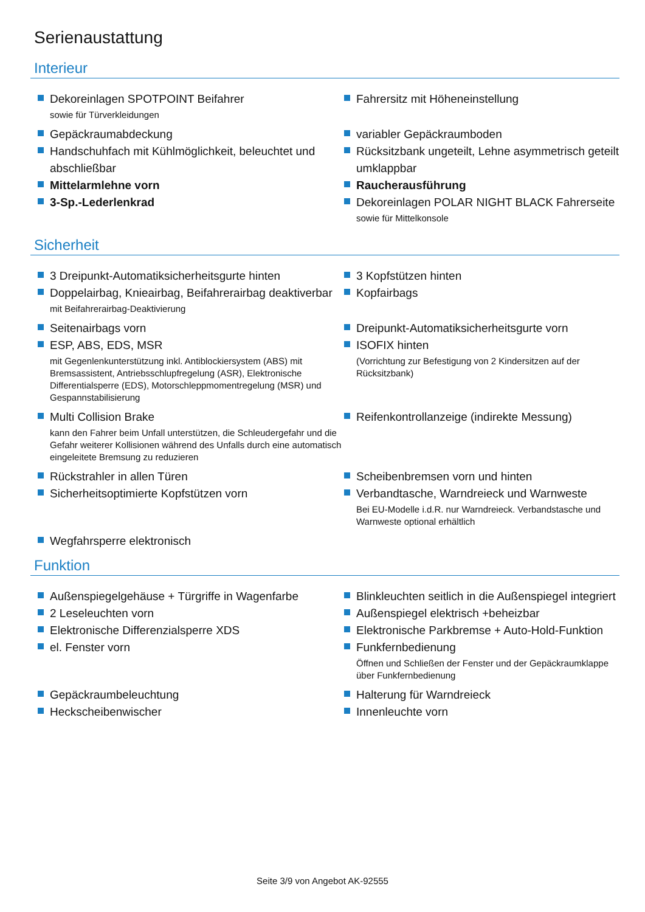Serienaustattung
Interieur
Dekoreinlagen SPOTPOINT Beifahrer
sowie für Türverkleidungen
Fahrersitz mit Höheneinstellung
Gepäckraumabdeckung
variabler Gepäckraumboden
Handschuhfach mit Kühlmöglichkeit, beleuchtet und abschließbar
Rücksitzbank ungeteilt, Lehne asymmetrisch geteilt umklappbar
Mittelarmlehne vorn
Raucherausführung
3-Sp.-Lederlenkrad
Dekoreinlagen POLAR NIGHT BLACK Fahrerseite
sowie für Mittelkonsole
Sicherheit
3 Dreipunkt-Automatiksicherheitsgurte hinten
3 Kopfstützen hinten
Doppelairbag, Knieairbag, Beifahrerairbag deaktiverbar
mit Beifahrerairbag-Deaktivierung
Kopfairbags
Seitenairbags vorn
Dreipunkt-Automatiksicherheitsgurte vorn
ESP, ABS, EDS, MSR
mit Gegenlenkunterstützung inkl. Antiblockiersystem (ABS) mit Bremsassistent, Antriebsschlupfregelung (ASR), Elektronische Differentialsperre (EDS), Motorschleppmomentregelung (MSR) und Gespannstabilisierung
ISOFIX hinten
(Vorrichtung zur Befestigung von 2 Kindersitzen auf der Rücksitzbank)
Multi Collision Brake
kann den Fahrer beim Unfall unterstützen, die Schleudergefahr und die Gefahr weiterer Kollisionen während des Unfalls durch eine automatisch eingeleitete Bremsung zu reduzieren
Reifenkontrollanzeige (indirekte Messung)
Rückstrahler in allen Türen
Scheibenbremsen vorn und hinten
Sicherheitsoptimierte Kopfstützen vorn
Verbandtasche, Warndreieck und Warnweste
Bei EU-Modelle i.d.R. nur Warndreieck. Verbandstasche und Warnweste optional erhältlich
Wegfahrsperre elektronisch
Funktion
Außenspiegelgehäuse + Türgriffe in Wagenfarbe
Blinkleuchten seitlich in die Außenspiegel integriert
2 Leseleuchten vorn
Außenspiegel elektrisch +beheizbar
Elektronische Differenzialsperre XDS
Elektronische Parkbremse + Auto-Hold-Funktion
el. Fenster vorn
Funkfernbedienung
Öffnen und Schließen der Fenster und der Gepäckraumklappe über Funkfernbedienung
Gepäckraumbeleuchtung
Halterung für Warndreieck
Heckscheibenwischer
Innenleuchte vorn
Seite 3/9 von Angebot AK-92555